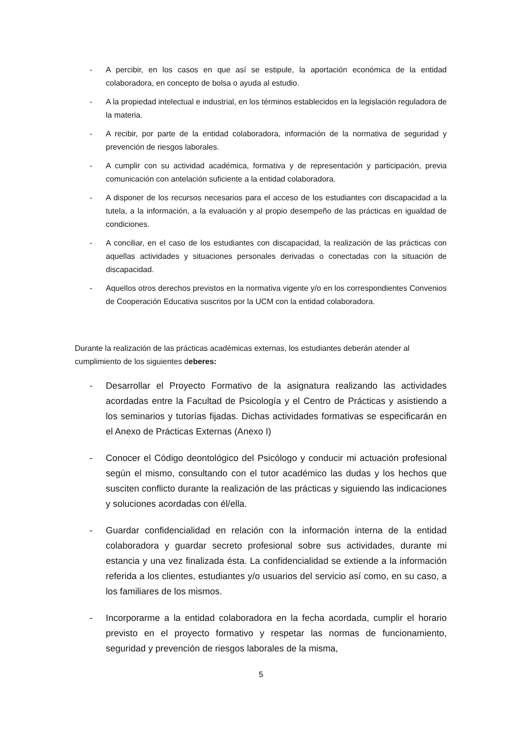- A percibir, en los casos en que así se estipule, la aportación económica de la entidad colaboradora, en concepto de bolsa o ayuda al estudio.
- A la propiedad intelectual e industrial, en los términos establecidos en la legislación reguladora de la materia.
- A recibir, por parte de la entidad colaboradora, información de la normativa de seguridad y prevención de riesgos laborales.
- A cumplir con su actividad académica, formativa y de representación y participación, previa comunicación con antelación suficiente a la entidad colaboradora.
- A disponer de los recursos necesarios para el acceso de los estudiantes con discapacidad a la tutela, a la información, a la evaluación y al propio desempeño de las prácticas en igualdad de condiciones.
- A conciliar, en el caso de los estudiantes con discapacidad, la realización de las prácticas con aquellas actividades y situaciones personales derivadas o conectadas con la situación de discapacidad.
- Aquellos otros derechos previstos en la normativa vigente y/o en los correspondientes Convenios de Cooperación Educativa suscritos por la UCM con la entidad colaboradora.
Durante la realización de las prácticas académicas externas, los estudiantes deberán atender al cumplimiento de los siguientes deberes:
- Desarrollar el Proyecto Formativo de la asignatura realizando las actividades acordadas entre la Facultad de Psicología y el Centro de Prácticas y asistiendo a los seminarios y tutorías fijadas. Dichas actividades formativas se especificarán en el Anexo de Prácticas Externas (Anexo I)
- Conocer el Código deontológico del Psicólogo y conducir mi actuación profesional según el mismo, consultando con el tutor académico las dudas y los hechos que susciten conflicto durante la realización de las prácticas y siguiendo las indicaciones y soluciones acordadas con él/ella.
- Guardar confidencialidad en relación con la información interna de la entidad colaboradora y guardar secreto profesional sobre sus actividades, durante mi estancia y una vez finalizada ésta. La confidencialidad se extiende a la información referida a los clientes, estudiantes y/o usuarios del servicio así como, en su caso, a los familiares de los mismos.
- Incorporarme a la entidad colaboradora en la fecha acordada, cumplir el horario previsto en el proyecto formativo y respetar las normas de funcionamiento, seguridad y prevención de riesgos laborales de la misma,
5